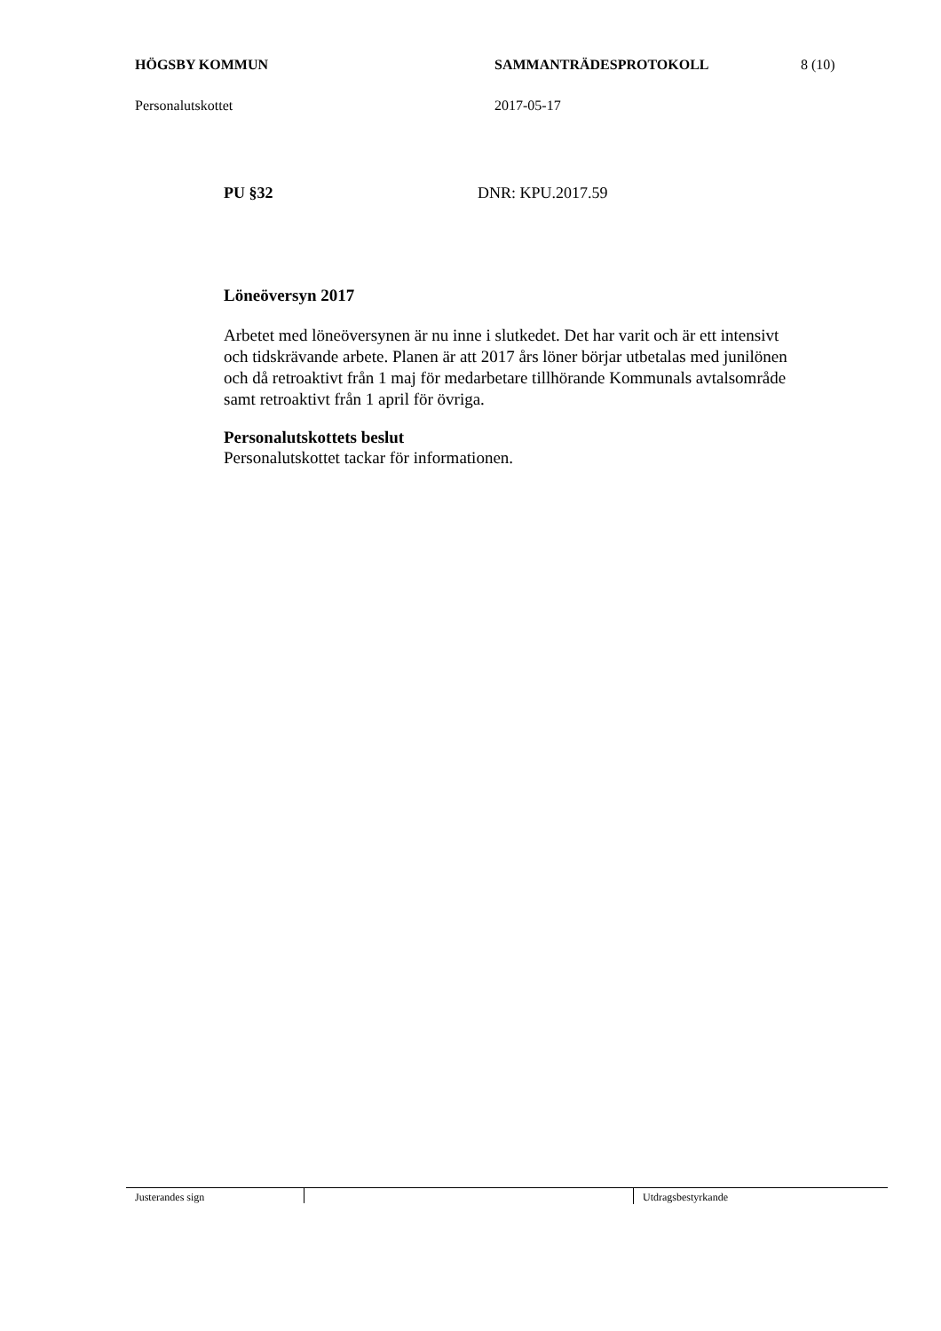HÖGSBY KOMMUN SAMMANTRÄDESPROTOKOLL 8 (10)
Personalutskottet 2017-05-17
PU §32 DNR: KPU.2017.59
Löneöversyn 2017
Arbetet med löneöversynen är nu inne i slutkedet. Det har varit och är ett intensivt och tidskrävande arbete. Planen är att 2017 års löner börjar utbetalas med junilönen och då retroaktivt från 1 maj för medarbetare tillhörande Kommunals avtalsområde samt retroaktivt från 1 april för övriga.
Personalutskottets beslut
Personalutskottet tackar för informationen.
Justerandes sign Utdragsbestyrkande